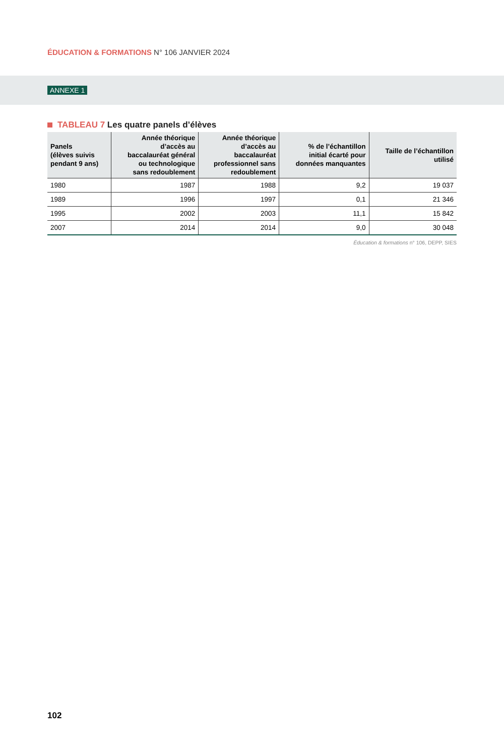ÉDUCATION & FORMATIONS N° 106 JANVIER 2024
ANNEXE 1
TABLEAU 7 Les quatre panels d’élèves
| Panels (élèves suivis pendant 9 ans) | Année théorique d’accès au baccalauréat général ou technologique sans redoublement | Année théorique d’accès au baccalauréat professionnel sans redoublement | % de l’échantillon initial écarté pour données manquantes | Taille de l’échantillon utilisé |
| --- | --- | --- | --- | --- |
| 1980 | 1987 | 1988 | 9,2 | 19 037 |
| 1989 | 1996 | 1997 | 0,1 | 21 346 |
| 1995 | 2002 | 2003 | 11,1 | 15 842 |
| 2007 | 2014 | 2014 | 9,0 | 30 048 |
Éducation & formations n° 106, DEPP, SIES
102